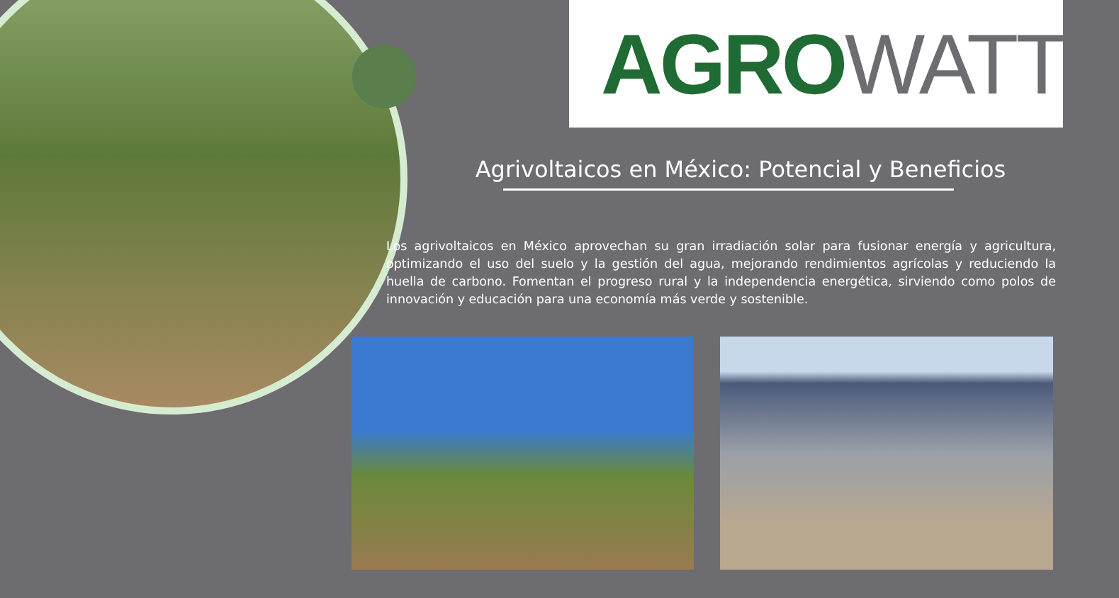AGRO WATTS
Agrivoltaicos en México: Potencial y Beneficios
Los agrivoltaicos en México aprovechan su gran irradiación solar para fusionar energía y agricultura, optimizando el uso del suelo y la gestión del agua, mejorando rendimientos agrícolas y reduciendo la huella de carbono. Fomentan el progreso rural y la independencia energética, sirviendo como polos de innovación y educación para una economía más verde y sostenible.